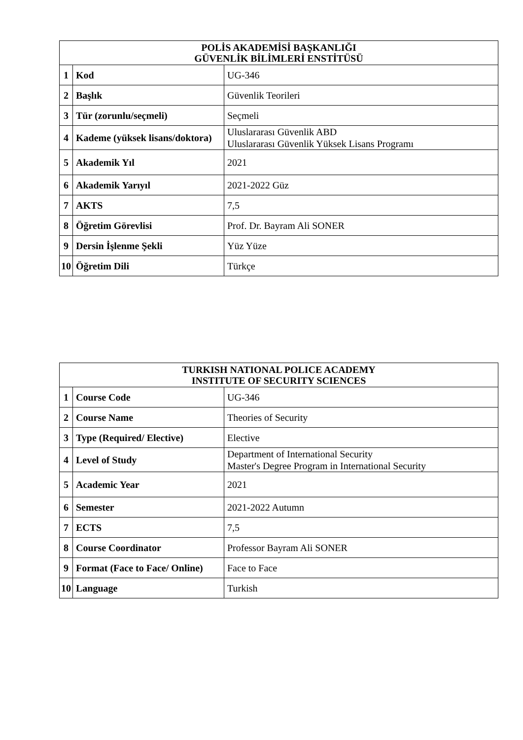| POLİS AKADEMİSİ BAŞKANLIĞI GÜVENLİK BİLİMLERİ ENSTİTÜSÜ | | |
| --- | --- | --- |
| 1 | Kod | UG-346 |
| 2 | Başlık | Güvenlik Teorileri |
| 3 | Tür (zorunlu/seçmeli) | Seçmeli |
| 4 | Kademe (yüksek lisans/doktora) | Uluslararası Güvenlik ABD Uluslararası Güvenlik Yüksek Lisans Programı |
| 5 | Akademik Yıl | 2021 |
| 6 | Akademik Yarıyıl | 2021-2022 Güz |
| 7 | AKTS | 7,5 |
| 8 | Öğretim Görevlisi | Prof. Dr. Bayram Ali SONER |
| 9 | Dersin İşlenme Şekli | Yüz Yüze |
| 10 | Öğretim Dili | Türkçe |
| TURKISH NATIONAL POLICE ACADEMY INSTITUTE OF SECURITY SCIENCES | | |
| --- | --- | --- |
| 1 | Course Code | UG-346 |
| 2 | Course Name | Theories of Security |
| 3 | Type (Required/ Elective) | Elective |
| 4 | Level of Study | Department of International Security Master's Degree Program in International Security |
| 5 | Academic Year | 2021 |
| 6 | Semester | 2021-2022 Autumn |
| 7 | ECTS | 7,5 |
| 8 | Course Coordinator | Professor Bayram Ali SONER |
| 9 | Format (Face to Face/ Online) | Face to Face |
| 10 | Language | Turkish |